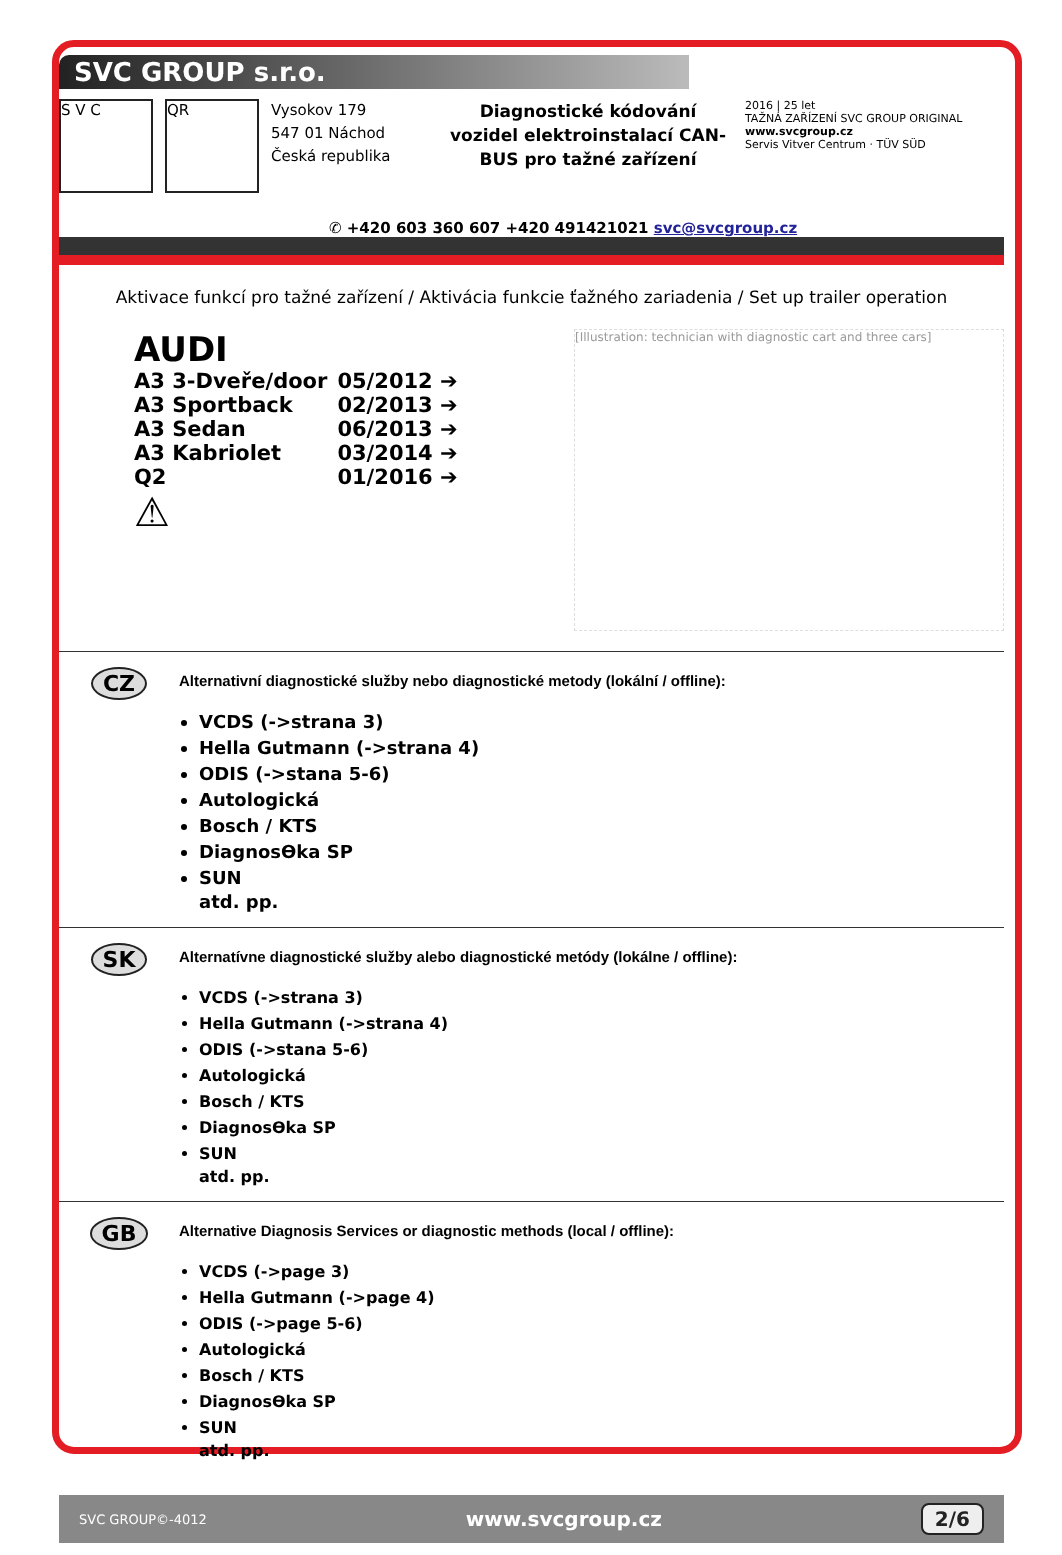SVC GROUP s.r.o.
S V C QR
Vysokov 179
547 01 Náchod
Česká republika
Diagnostické kódování vozidel elektroinstalací CAN-BUS pro tažné zařízení
2016 | 25 let
TAŽNÁ ZAŘÍZENÍ SVC GROUP ORIGINAL
www.svcgroup.cz
Servis Vitver Centrum · TÜV SÜD
✆ +420 603 360 607 +420 491421021 svc@svcgroup.cz
Aktivace funkcí pro tažné zařízení / Aktivácia funkcie ťažného zariadenia / Set up trailer operation
AUDI
| A3 3-Dveře/door | 05/2012 ➔ |
| A3 Sportback | 02/2013 ➔ |
| A3 Sedan | 06/2013 ➔ |
| A3 Kabriolet | 03/2014 ➔ |
| Q2 | 01/2016 ➔ |
⚠
[Illustration: technician with diagnostic cart and three cars]
CZ
Alternativní diagnostické služby nebo diagnostické metody (lokální / offline):
VCDS (->strana 3)
Hella Gutmann (->strana 4)
ODIS (->stana 5-6)
Autologická
Bosch / KTS
DiagnosӨka SP
SUN
atd. pp.
SK
Alternatívne diagnostické služby alebo diagnostické metódy (lokálne / offline):
VCDS (->strana 3)
Hella Gutmann (->strana 4)
ODIS (->stana 5-6)
Autologická
Bosch / KTS
DiagnosӨka SP
SUN
atd. pp.
GB
Alternative Diagnosis Services or diagnostic methods (local / offline):
VCDS (->page 3)
Hella Gutmann (->page 4)
ODIS (->page 5-6)
Autologická
Bosch / KTS
DiagnosӨka SP
SUN
atd. pp.
SVC GROUP©-4012 www.svcgroup.cz 2/6